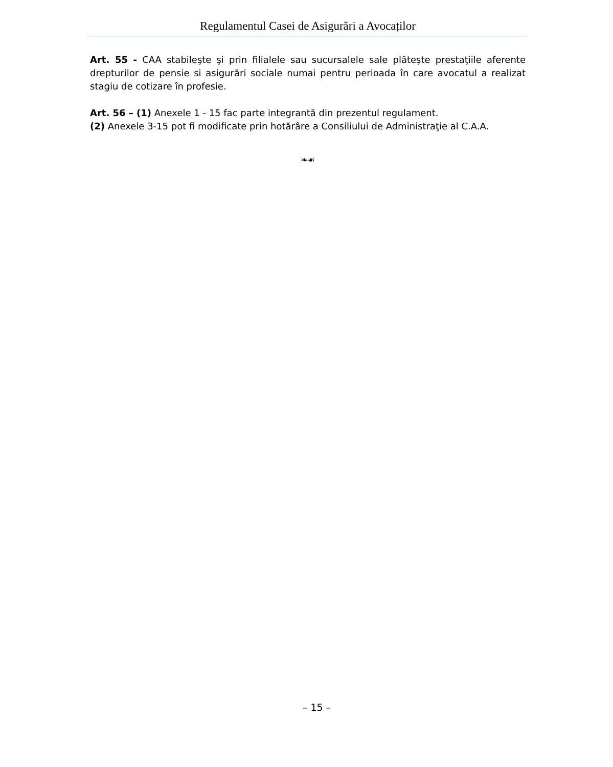Regulamentul Casei de Asigurări a Avocaților
Art. 55 - CAA stabileşte şi prin filialele sau sucursalele sale plăteşte prestaţiile aferente drepturilor de pensie si asigurări sociale numai pentru perioada în care avocatul a realizat stagiu de cotizare în profesie.
Art. 56 – (1) Anexele 1 - 15 fac parte integrantă din prezentul regulament.
(2) Anexele 3-15 pot fi modificate prin hotărâre a Consiliului de Administraţie al C.A.A.
❧☙
– 15 –